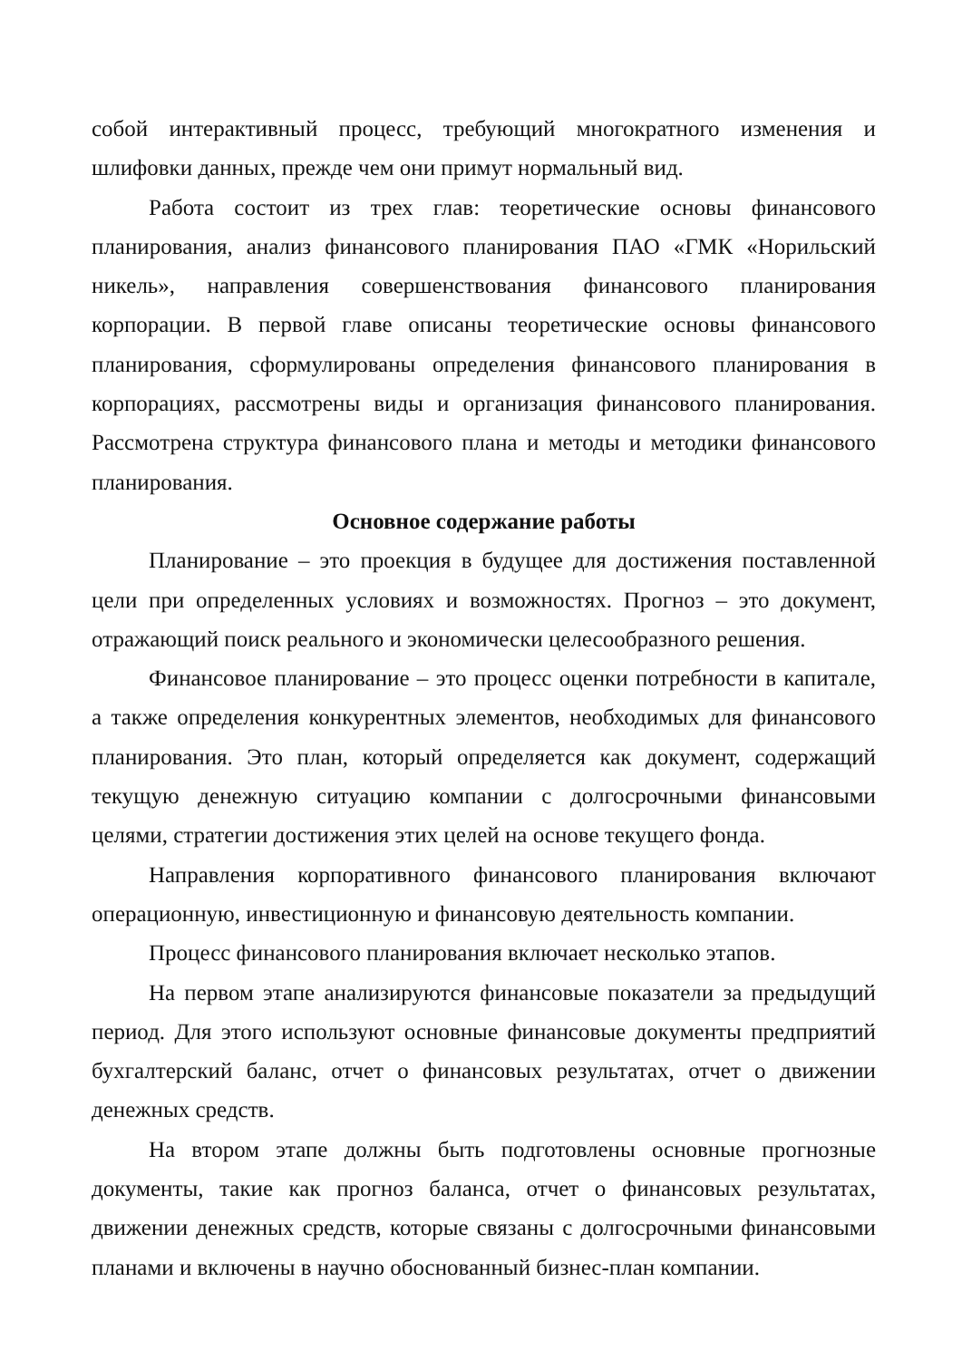собой интерактивный процесс, требующий многократного изменения и шлифовки данных, прежде чем они примут нормальный вид.
Работа состоит из трех глав: теоретические основы финансового планирования, анализ финансового планирования ПАО «ГМК «Норильский никель», направления совершенствования финансового планирования корпорации. В первой главе описаны теоретические основы финансового планирования, сформулированы определения финансового планирования в корпорациях, рассмотрены виды и организация финансового планирования. Рассмотрена структура финансового плана и методы и методики финансового планирования.
Основное содержание работы
Планирование – это проекция в будущее для достижения поставленной цели при определенных условиях и возможностях. Прогноз – это документ, отражающий поиск реального и экономически целесообразного решения.
Финансовое планирование – это процесс оценки потребности в капитале, а также определения конкурентных элементов, необходимых для финансового планирования. Это план, который определяется как документ, содержащий текущую денежную ситуацию компании с долгосрочными финансовыми целями, стратегии достижения этих целей на основе текущего фонда.
Направления корпоративного финансового планирования включают операционную, инвестиционную и финансовую деятельность компании.
Процесс финансового планирования включает несколько этапов.
На первом этапе анализируются финансовые показатели за предыдущий период. Для этого используют основные финансовые документы предприятий бухгалтерский баланс, отчет о финансовых результатах, отчет о движении денежных средств.
На втором этапе должны быть подготовлены основные прогнозные документы, такие как прогноз баланса, отчет о финансовых результатах, движении денежных средств, которые связаны с долгосрочными финансовыми планами и включены в научно обоснованный бизнес-план компании.